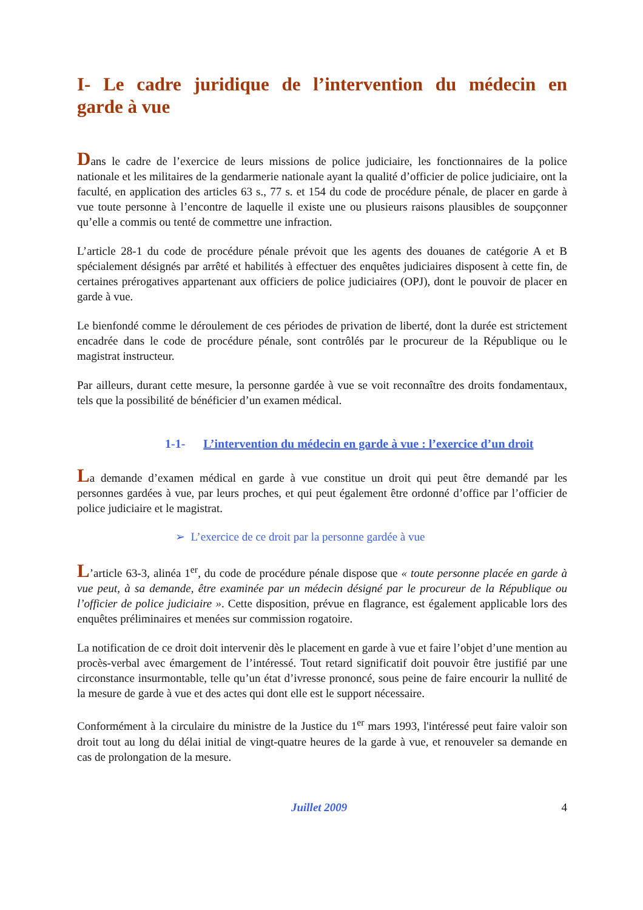I- Le cadre juridique de l’intervention du médecin en
garde à vue
Dans le cadre de l’exercice de leurs missions de police judiciaire, les fonctionnaires de la police nationale et les militaires de la gendarmerie nationale ayant la qualité d’officier de police judiciaire, ont la faculté, en application des articles 63 s., 77 s. et 154 du code de procédure pénale, de placer en garde à vue toute personne à l’encontre de laquelle il existe une ou plusieurs raisons plausibles de soupçonner qu’elle a commis ou tenté de commettre une infraction.
L’article 28-1 du code de procédure pénale prévoit que les agents des douanes de catégorie A et B spécialement désignés par arrêté et habilités à effectuer des enquêtes judiciaires disposent à cette fin, de certaines prérogatives appartenant aux officiers de police judiciaires (OPJ), dont le pouvoir de placer en garde à vue.
Le bienfondé comme le déroulement de ces périodes de privation de liberté, dont la durée est strictement encadrée dans le code de procédure pénale, sont contrôlés par le procureur de la République ou le magistrat instructeur.
Par ailleurs, durant cette mesure, la personne gardée à vue se voit reconnaître des droits fondamentaux, tels que la possibilité de bénéficier d’un examen médical.
1-1- L’intervention du médecin en garde à vue : l’exercice d’un droit
La demande d’examen médical en garde à vue constitue un droit qui peut être demandé par les personnes gardées à vue, par leurs proches, et qui peut également être ordonné d’office par l’officier de police judiciaire et le magistrat.
➢ L’exercice de ce droit par la personne gardée à vue
L’article 63-3, alinéa 1<sup>er</sup>, du code de procédure pénale dispose que « toute personne placée en garde à vue peut, à sa demande, être examinée par un médecin désigné par le procureur de la République ou l’officier de police judiciaire ». Cette disposition, prévue en flagrance, est également applicable lors des enquêtes préliminaires et menées sur commission rogatoire.
La notification de ce droit doit intervenir dès le placement en garde à vue et faire l’objet d’une mention au procès-verbal avec émargement de l’intéressé. Tout retard significatif doit pouvoir être justifié par une circonstance insurmontable, telle qu’un état d’ivresse prononcé, sous peine de faire encourir la nullité de la mesure de garde à vue et des actes qui dont elle est le support nécessaire.
Conformément à la circulaire du ministre de la Justice du 1<sup>er</sup> mars 1993, l'intéressé peut faire valoir son droit tout au long du délai initial de vingt-quatre heures de la garde à vue, et renouveler sa demande en cas de prolongation de la mesure.
Juillet 2009 4